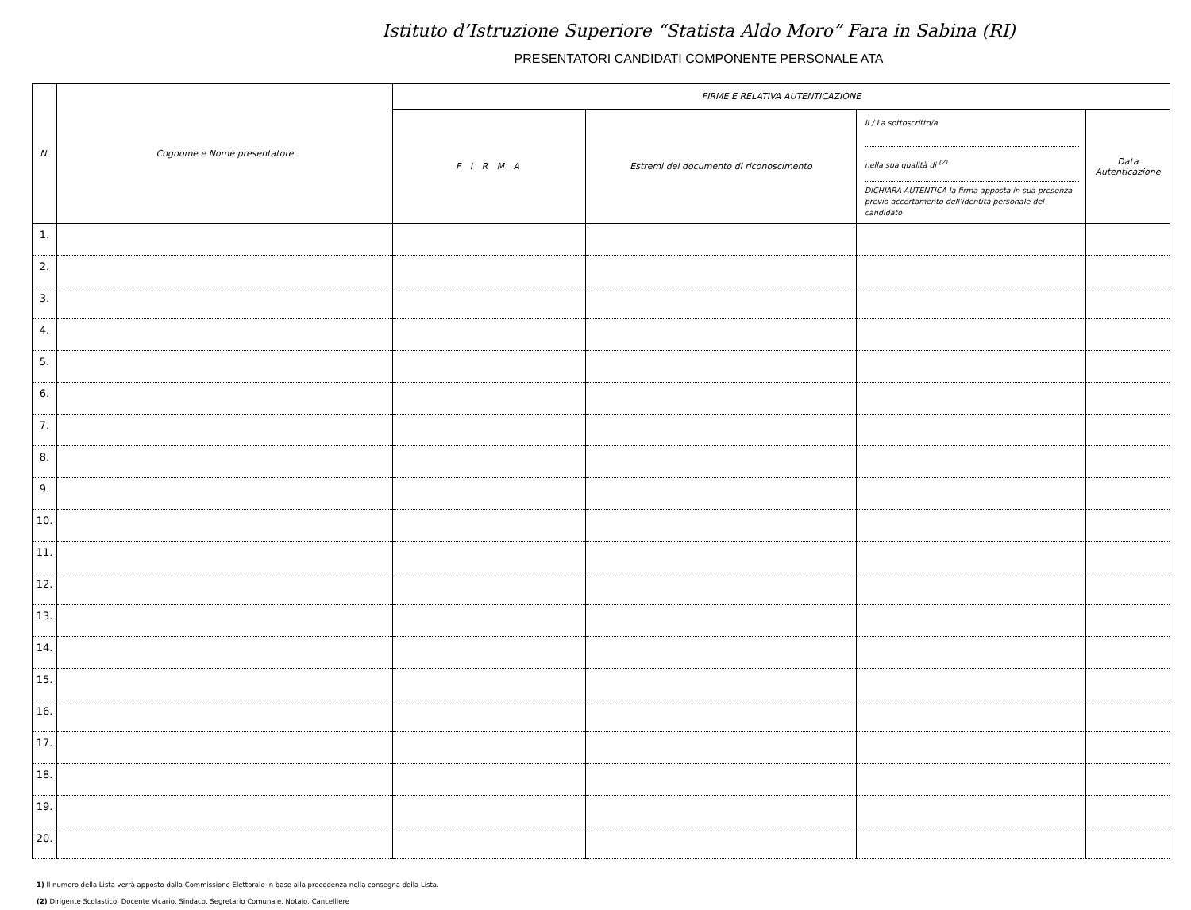Istituto d’Istruzione Superiore “Statista Aldo Moro” Fara in Sabina (RI)
PRESENTATORI CANDIDATI COMPONENTE PERSONALE ATA
| N. | Cognome e Nome presentatore | FIRME E RELATIVA AUTENTICAZIONE | | | |
| --- | --- | --- | --- | --- | --- |
| | | F I R M A | Estremi del documento di riconoscimento | Il / La sottoscritto/a nella sua qualità di <sup>(2)</sup> DICHIARA AUTENTICA la firma apposta in sua presenza previo accertamento dell’identità personale del candidato | Data Autenticazione |
| 1. | | | | | |
| 2. | | | | | |
| 3. | | | | | |
| 4. | | | | | |
| 5. | | | | | |
| 6. | | | | | |
| 7. | | | | | |
| 8. | | | | | |
| 9. | | | | | |
| 10. | | | | | |
| 11. | | | | | |
| 12. | | | | | |
| 13. | | | | | |
| 14. | | | | | |
| 15. | | | | | |
| 16. | | | | | |
| 17. | | | | | |
| 18. | | | | | |
| 19. | | | | | |
| 20. | | | | | |
1) Il numero della Lista verrà apposto dalla Commissione Elettorale in base alla precedenza nella consegna della Lista.
(2) Dirigente Scolastico, Docente Vicario, Sindaco, Segretario Comunale, Notaio, Cancelliere